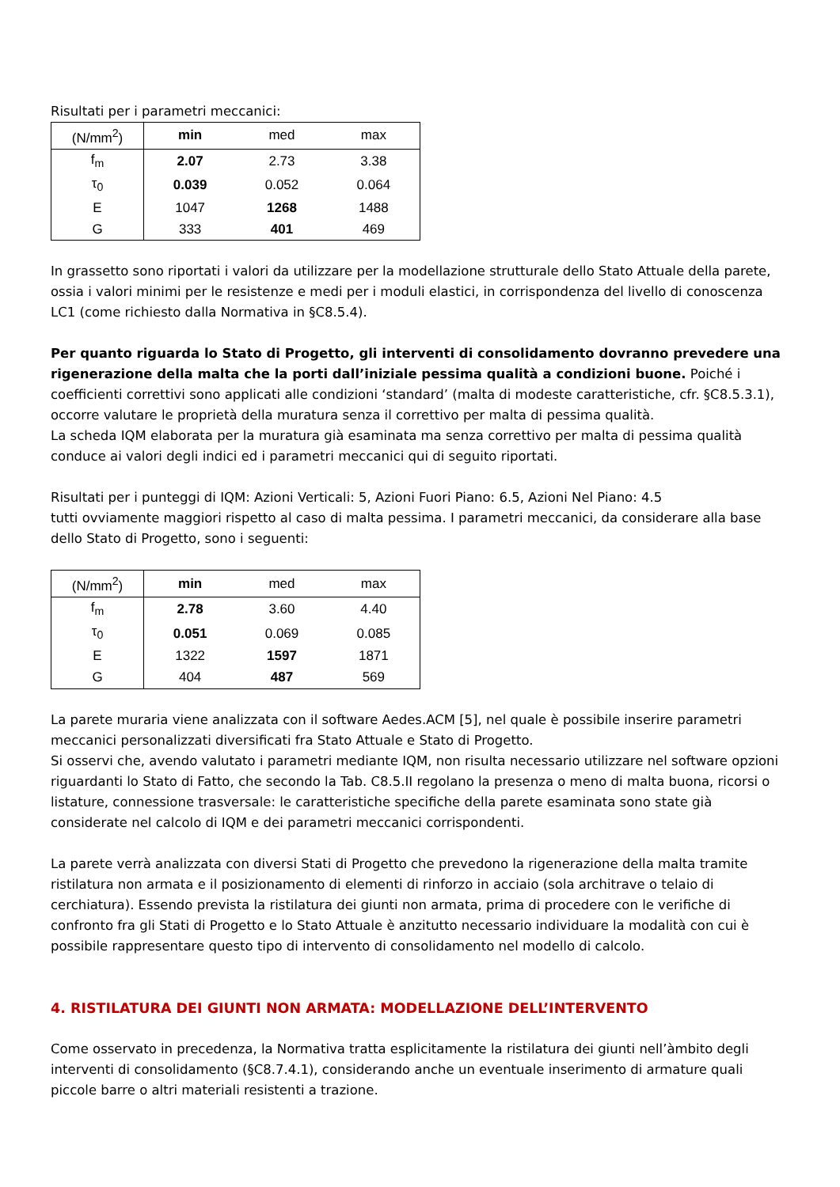Risultati per i parametri meccanici:
| (N/mm<sup>2</sup>) | min | med | max |
| --- | --- | --- | --- |
| f<sub>m</sub> | 2.07 | 2.73 | 3.38 |
| τ<sub>0</sub> | 0.039 | 0.052 | 0.064 |
| E | 1047 | 1268 | 1488 |
| G | 333 | 401 | 469 |
In grassetto sono riportati i valori da utilizzare per la modellazione strutturale dello Stato Attuale della parete, ossia i valori minimi per le resistenze e medi per i moduli elastici, in corrispondenza del livello di conoscenza LC1 (come richiesto dalla Normativa in §C8.5.4).
Per quanto riguarda lo Stato di Progetto, gli interventi di consolidamento dovranno prevedere una rigenerazione della malta che la porti dall’iniziale pessima qualità a condizioni buone. Poiché i coefficienti correttivi sono applicati alle condizioni ‘standard’ (malta di modeste caratteristiche, cfr. §C8.5.3.1), occorre valutare le proprietà della muratura senza il correttivo per malta di pessima qualità.
La scheda IQM elaborata per la muratura già esaminata ma senza correttivo per malta di pessima qualità conduce ai valori degli indici ed i parametri meccanici qui di seguito riportati.
Risultati per i punteggi di IQM: Azioni Verticali: 5, Azioni Fuori Piano: 6.5, Azioni Nel Piano: 4.5
tutti ovviamente maggiori rispetto al caso di malta pessima. I parametri meccanici, da considerare alla base dello Stato di Progetto, sono i seguenti:
| (N/mm<sup>2</sup>) | min | med | max |
| --- | --- | --- | --- |
| f<sub>m</sub> | 2.78 | 3.60 | 4.40 |
| τ<sub>0</sub> | 0.051 | 0.069 | 0.085 |
| E | 1322 | 1597 | 1871 |
| G | 404 | 487 | 569 |
La parete muraria viene analizzata con il software Aedes.ACM [5], nel quale è possibile inserire parametri meccanici personalizzati diversificati fra Stato Attuale e Stato di Progetto.
Si osservi che, avendo valutato i parametri mediante IQM, non risulta necessario utilizzare nel software opzioni riguardanti lo Stato di Fatto, che secondo la Tab. C8.5.II regolano la presenza o meno di malta buona, ricorsi o listature, connessione trasversale: le caratteristiche specifiche della parete esaminata sono state già considerate nel calcolo di IQM e dei parametri meccanici corrispondenti.
La parete verrà analizzata con diversi Stati di Progetto che prevedono la rigenerazione della malta tramite ristilatura non armata e il posizionamento di elementi di rinforzo in acciaio (sola architrave o telaio di cerchiatura). Essendo prevista la ristilatura dei giunti non armata, prima di procedere con le verifiche di confronto fra gli Stati di Progetto e lo Stato Attuale è anzitutto necessario individuare la modalità con cui è possibile rappresentare questo tipo di intervento di consolidamento nel modello di calcolo.
4. RISTILATURA DEI GIUNTI NON ARMATA: MODELLAZIONE DELL’INTERVENTO
Come osservato in precedenza, la Normativa tratta esplicitamente la ristilatura dei giunti nell’àmbito degli interventi di consolidamento (§C8.7.4.1), considerando anche un eventuale inserimento di armature quali piccole barre o altri materiali resistenti a trazione.